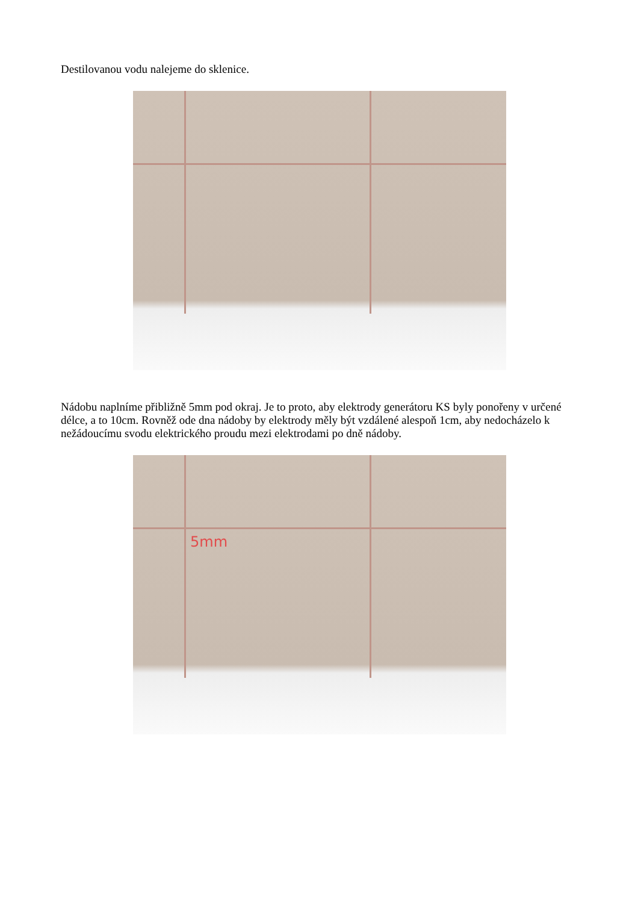Destilovanou vodu nalejeme do sklenice.
Nádobu naplníme přibližně 5mm pod okraj. Je to proto, aby elektrody generátoru KS byly ponořeny v určené délce, a to 10cm. Rovněž ode dna nádoby by elektrody měly být vzdálené alespoň 1cm, aby nedocházelo k nežádoucímu svodu elektrického proudu mezi elektrodami po dně nádoby.
5mm